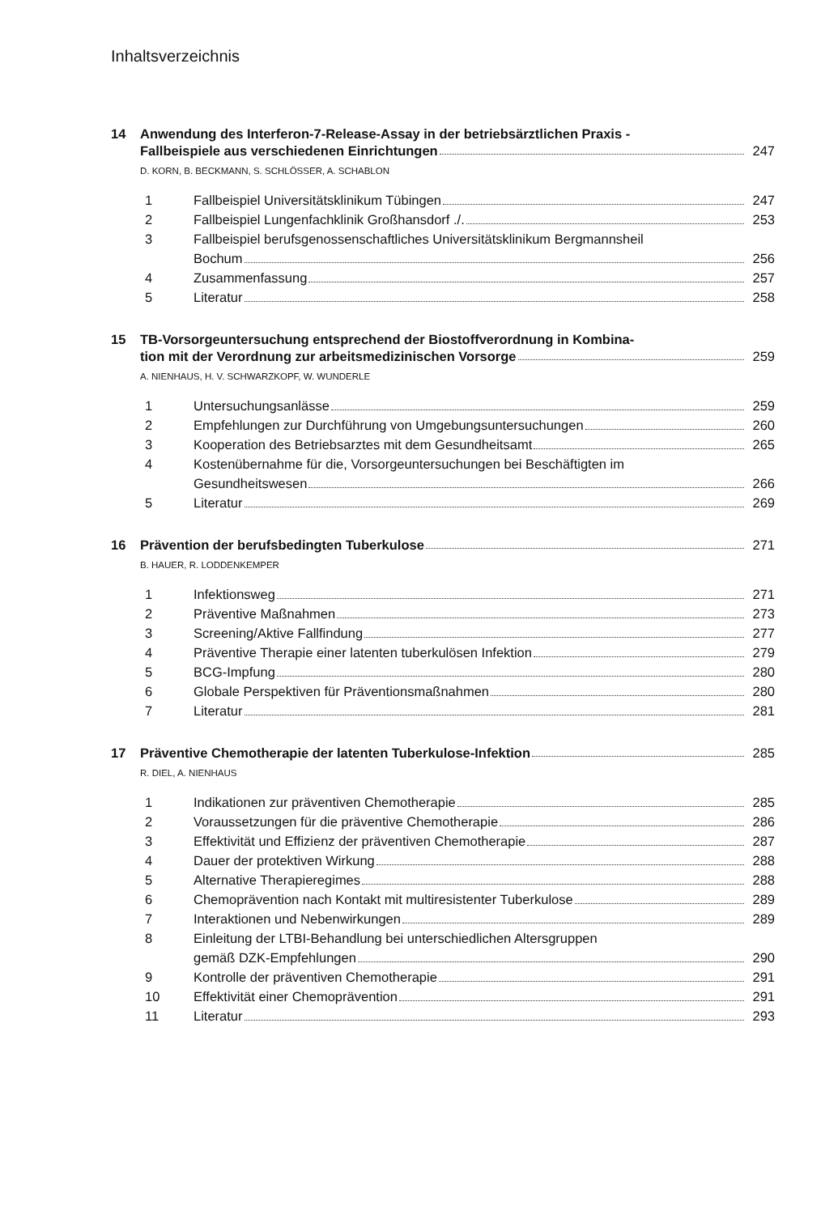Inhaltsverzeichnis
14 Anwendung des Interferon-7-Release-Assay in der betriebsärztlichen Praxis -
Fallbeispiele aus verschiedenen Einrichtungen 247
D. KORN, B. BECKMANN, S. SCHLÖSSER, A. SCHABLON
1 Fallbeispiel Universitätsklinikum Tübingen 247
2 Fallbeispiel Lungenfachklinik Großhansdorf ./. 253
3 Fallbeispiel berufsgenossenschaftliches Universitätsklinikum Bergmannsheil
Bochum 256
4 Zusammenfassung 257
5 Literatur 258
15 TB-Vorsorgeuntersuchung entsprechend der Biostoffverordnung in Kombina-
tion mit der Verordnung zur arbeitsmedizinischen Vorsorge 259
A. NIENHAUS, H. V. SCHWARZKOPF, W. WUNDERLE
1 Untersuchungsanlässe 259
2 Empfehlungen zur Durchführung von Umgebungsuntersuchungen 260
3 Kooperation des Betriebsarztes mit dem Gesundheitsamt 265
4 Kostenübernahme für die, Vorsorgeuntersuchungen bei Beschäftigten im
Gesundheitswesen 266
5 Literatur 269
16 Prävention der berufsbedingten Tuberkulose 271
B. HAUER, R. LODDENKEMPER
1 Infektionsweg 271
2 Präventive Maßnahmen 273
3 Screening/Aktive Fallfindung 277
4 Präventive Therapie einer latenten tuberkulösen Infektion 279
5 BCG-Impfung 280
6 Globale Perspektiven für Präventionsmaßnahmen 280
7 Literatur 281
17 Präventive Chemotherapie der latenten Tuberkulose-Infektion 285
R. DIEL, A. NIENHAUS
1 Indikationen zur präventiven Chemotherapie 285
2 Voraussetzungen für die präventive Chemotherapie 286
3 Effektivität und Effizienz der präventiven Chemotherapie 287
4 Dauer der protektiven Wirkung 288
5 Alternative Therapieregimes 288
6 Chemoprävention nach Kontakt mit multiresistenter Tuberkulose 289
7 Interaktionen und Nebenwirkungen 289
8 Einleitung der LTBI-Behandlung bei unterschiedlichen Altersgruppen
gemäß DZK-Empfehlungen 290
9 Kontrolle der präventiven Chemotherapie 291
10 Effektivität einer Chemoprävention 291
11 Literatur 293